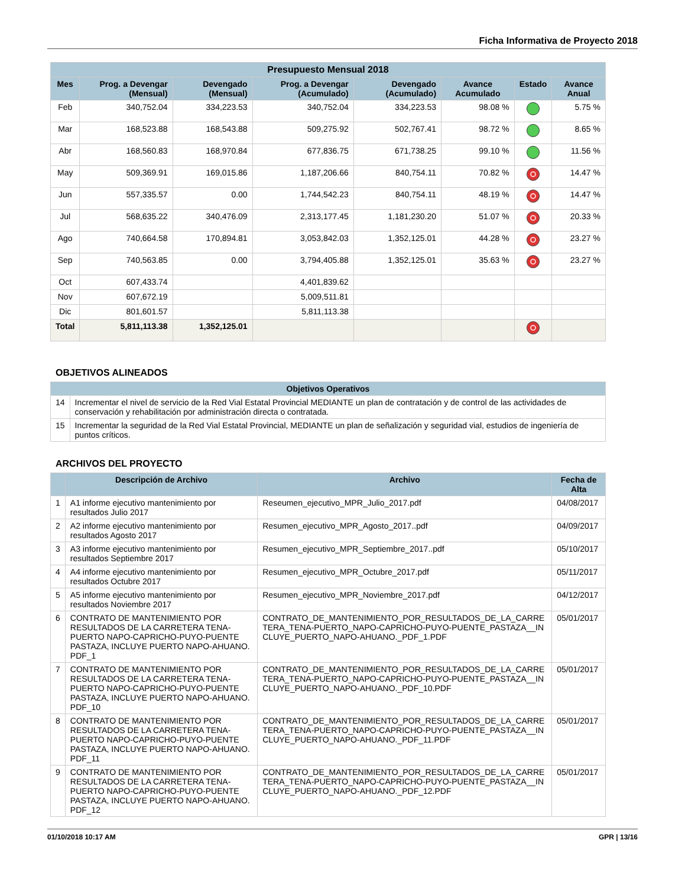Ficha Informativa de Proyecto 2018
| Presupuesto Mensual 2018 | | | | | | | |
| --- | --- | --- | --- | --- | --- | --- | --- |
| Mes | Prog. a Devengar (Mensual) | Devengado (Mensual) | Prog. a Devengar (Acumulado) | Devengado (Acumulado) | Avance Acumulado | Estado | Avance Anual |
| Feb | 340,752.04 | 334,223.53 | 340,752.04 | 334,223.53 | 98.08 % | | 5.75 % |
| Mar | 168,523.88 | 168,543.88 | 509,275.92 | 502,767.41 | 98.72 % | | 8.65 % |
| Abr | 168,560.83 | 168,970.84 | 677,836.75 | 671,738.25 | 99.10 % | | 11.56 % |
| May | 509,369.91 | 169,015.86 | 1,187,206.66 | 840,754.11 | 70.82 % | | 14.47 % |
| Jun | 557,335.57 | 0.00 | 1,744,542.23 | 840,754.11 | 48.19 % | | 14.47 % |
| Jul | 568,635.22 | 340,476.09 | 2,313,177.45 | 1,181,230.20 | 51.07 % | | 20.33 % |
| Ago | 740,664.58 | 170,894.81 | 3,053,842.03 | 1,352,125.01 | 44.28 % | | 23.27 % |
| Sep | 740,563.85 | 0.00 | 3,794,405.88 | 1,352,125.01 | 35.63 % | | 23.27 % |
| Oct | 607,433.74 | | 4,401,839.62 | | | | |
| Nov | 607,672.19 | | 5,009,511.81 | | | | |
| Dic | 801,601.57 | | 5,811,113.38 | | | | |
| Total | 5,811,113.38 | 1,352,125.01 | | | | | |
OBJETIVOS ALINEADOS
| Objetivos Operativos | |
| --- | --- |
| 14 | Incrementar el nivel de servicio de la Red Vial Estatal Provincial MEDIANTE un plan de contratación y de control de las actividades de conservación y rehabilitación por administración directa o contratada. |
| 15 | Incrementar la seguridad de la Red Vial Estatal Provincial, MEDIANTE un plan de señalización y seguridad vial, estudios de ingeniería de puntos críticos. |
ARCHIVOS DEL PROYECTO
| | Descripción de Archivo | Archivo | Fecha de Alta |
| --- | --- | --- | --- |
| 1 | A1 informe ejecutivo mantenimiento por resultados Julio 2017 | Reseumen_ejecutivo_MPR_Julio_2017.pdf | 04/08/2017 |
| 2 | A2 informe ejecutivo mantenimiento por resultados Agosto 2017 | Resumen_ejecutivo_MPR_Agosto_2017..pdf | 04/09/2017 |
| 3 | A3 informe ejecutivo mantenimiento por resultados Septiembre 2017 | Resumen_ejecutivo_MPR_Septiembre_2017..pdf | 05/10/2017 |
| 4 | A4 informe ejecutivo mantenimiento por resultados Octubre 2017 | Resumen_ejecutivo_MPR_Octubre_2017.pdf | 05/11/2017 |
| 5 | A5 informe ejecutivo mantenimiento por resultados Noviembre 2017 | Resumen_ejecutivo_MPR_Noviembre_2017.pdf | 04/12/2017 |
| 6 | CONTRATO DE MANTENIMIENTO POR RESULTADOS DE LA CARRETERA TENA-PUERTO NAPO-CAPRICHO-PUYO-PUENTE PASTAZA, INCLUYE PUERTO NAPO-AHUANO. PDF_1 | CONTRATO_DE_MANTENIMIENTO_POR_RESULTADOS_DE_LA_CARRETERA_TENA-PUERTO_NAPO-CAPRICHO-PUYO-PUENTE_PASTAZA__INCLUYE_PUERTO_NAPO-AHUANO._PDF_1.PDF | 05/01/2017 |
| 7 | CONTRATO DE MANTENIMIENTO POR RESULTADOS DE LA CARRETERA TENA-PUERTO NAPO-CAPRICHO-PUYO-PUENTE PASTAZA, INCLUYE PUERTO NAPO-AHUANO. PDF_10 | CONTRATO_DE_MANTENIMIENTO_POR_RESULTADOS_DE_LA_CARRETERA_TENA-PUERTO_NAPO-CAPRICHO-PUYO-PUENTE_PASTAZA__INCLUYE_PUERTO_NAPO-AHUANO._PDF_10.PDF | 05/01/2017 |
| 8 | CONTRATO DE MANTENIMIENTO POR RESULTADOS DE LA CARRETERA TENA-PUERTO NAPO-CAPRICHO-PUYO-PUENTE PASTAZA, INCLUYE PUERTO NAPO-AHUANO. PDF_11 | CONTRATO_DE_MANTENIMIENTO_POR_RESULTADOS_DE_LA_CARRETERA_TENA-PUERTO_NAPO-CAPRICHO-PUYO-PUENTE_PASTAZA__INCLUYE_PUERTO_NAPO-AHUANO._PDF_11.PDF | 05/01/2017 |
| 9 | CONTRATO DE MANTENIMIENTO POR RESULTADOS DE LA CARRETERA TENA-PUERTO NAPO-CAPRICHO-PUYO-PUENTE PASTAZA, INCLUYE PUERTO NAPO-AHUANO. PDF_12 | CONTRATO_DE_MANTENIMIENTO_POR_RESULTADOS_DE_LA_CARRETERA_TENA-PUERTO_NAPO-CAPRICHO-PUYO-PUENTE_PASTAZA__INCLUYE_PUERTO_NAPO-AHUANO._PDF_12.PDF | 05/01/2017 |
01/10/2018 10:17 AM GPR | 13/16